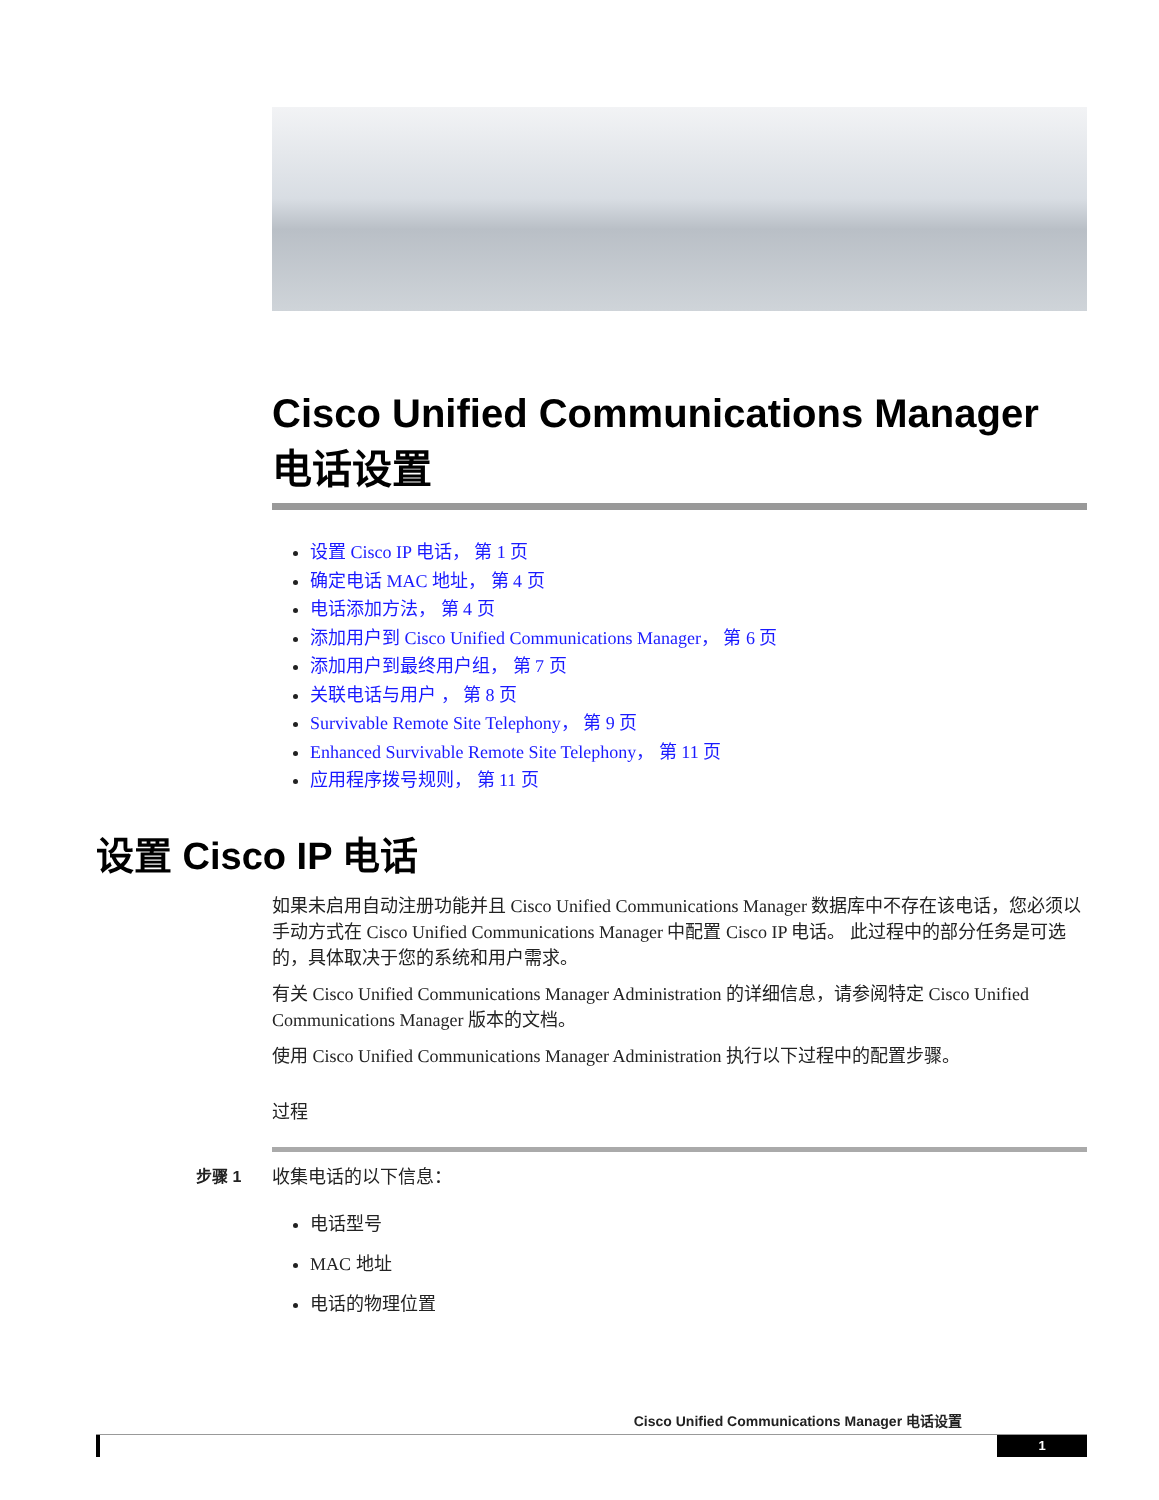Cisco Unified Communications Manager 电话设置
设置 Cisco IP 电话， 第 1 页
确定电话 MAC 地址， 第 4 页
电话添加方法， 第 4 页
添加用户到 Cisco Unified Communications Manager， 第 6 页
添加用户到最终用户组， 第 7 页
关联电话与用户 ， 第 8 页
Survivable Remote Site Telephony， 第 9 页
Enhanced Survivable Remote Site Telephony， 第 11 页
应用程序拨号规则， 第 11 页
设置 Cisco IP 电话
如果未启用自动注册功能并且 Cisco Unified Communications Manager 数据库中不存在该电话，您必须以手动方式在 Cisco Unified Communications Manager 中配置 Cisco IP 电话。 此过程中的部分任务是可选的，具体取决于您的系统和用户需求。
有关 Cisco Unified Communications Manager Administration 的详细信息，请参阅特定 Cisco Unified Communications Manager 版本的文档。
使用 Cisco Unified Communications Manager Administration 执行以下过程中的配置步骤。
过程
步骤 1 收集电话的以下信息：
电话型号
MAC 地址
电话的物理位置
Cisco Unified Communications Manager 电话设置
1